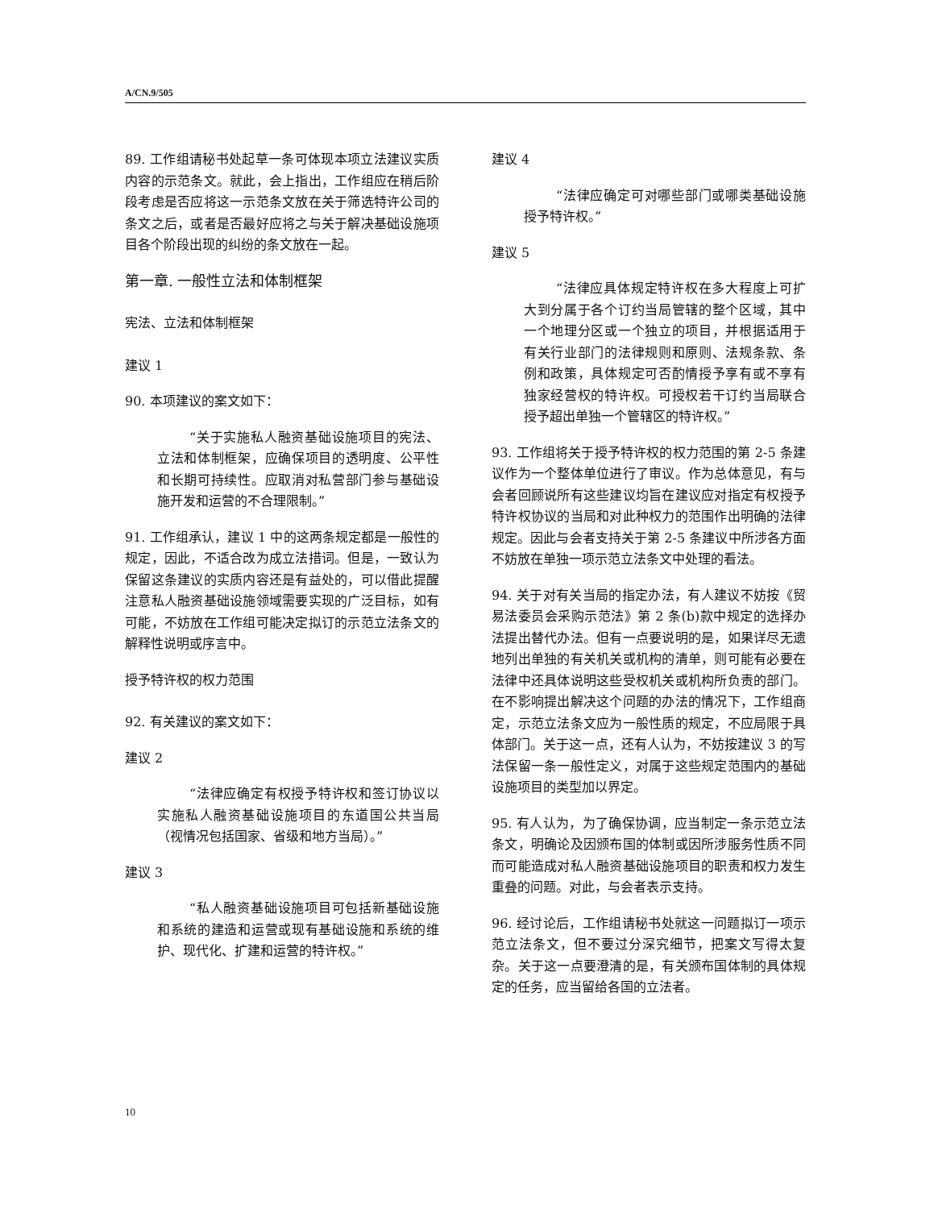A/CN.9/505
89. 工作组请秘书处起草一条可体现本项立法建议实质内容的示范条文。就此，会上指出，工作组应在稍后阶段考虑是否应将这一示范条文放在关于筛选特许公司的条文之后，或者是否最好应将之与关于解决基础设施项目各个阶段出现的纠纷的条文放在一起。
第一章. 一般性立法和体制框架
宪法、立法和体制框架
建议 1
90. 本项建议的案文如下：
“关于实施私人融资基础设施项目的宪法、立法和体制框架，应确保项目的透明度、公平性和长期可持续性。应取消对私营部门参与基础设施开发和运营的不合理限制。”
91. 工作组承认，建议 1 中的这两条规定都是一般性的规定，因此，不适合改为成立法措词。但是，一致认为保留这条建议的实质内容还是有益处的，可以借此提醒注意私人融资基础设施领域需要实现的广泛目标，如有可能，不妨放在工作组可能决定拟订的示范立法条文的解释性说明或序言中。
授予特许权的权力范围
92. 有关建议的案文如下：
建议 2
“法律应确定有权授予特许权和签订协议以实施私人融资基础设施项目的东道国公共当局（视情况包括国家、省级和地方当局）。”
建议 3
“私人融资基础设施项目可包括新基础设施和系统的建造和运营或现有基础设施和系统的维护、现代化、扩建和运营的特许权。”
建议 4
“法律应确定可对哪些部门或哪类基础设施授予特许权。”
建议 5
“法律应具体规定特许权在多大程度上可扩大到分属于各个订约当局管辖的整个区域，其中一个地理分区或一个独立的项目，并根据适用于有关行业部门的法律规则和原则、法规条款、条例和政策，具体规定可否酌情授予享有或不享有独家经营权的特许权。可授权若干订约当局联合授予超出单独一个管辖区的特许权。”
93. 工作组将关于授予特许权的权力范围的第 2-5 条建议作为一个整体单位进行了审议。作为总体意见，有与会者回顾说所有这些建议均旨在建议应对指定有权授予特许权协议的当局和对此种权力的范围作出明确的法律规定。因此与会者支持关于第 2-5 条建议中所涉各方面不妨放在单独一项示范立法条文中处理的看法。
94. 关于对有关当局的指定办法，有人建议不妨按《贸易法委员会采购示范法》第 2 条(b)款中规定的选择办法提出替代办法。但有一点要说明的是，如果详尽无遗地列出单独的有关机关或机构的清单，则可能有必要在法律中还具体说明这些受权机关或机构所负责的部门。在不影响提出解决这个问题的办法的情况下，工作组商定，示范立法条文应为一般性质的规定，不应局限于具体部门。关于这一点，还有人认为，不妨按建议 3 的写法保留一条一般性定义，对属于这些规定范围内的基础设施项目的类型加以界定。
95. 有人认为，为了确保协调，应当制定一条示范立法条文，明确论及因颁布国的体制或因所涉服务性质不同而可能造成对私人融资基础设施项目的职责和权力发生重叠的问题。对此，与会者表示支持。
96. 经讨论后，工作组请秘书处就这一问题拟订一项示范立法条文，但不要过分深究细节，把案文写得太复杂。关于这一点要澄清的是，有关颁布国体制的具体规定的任务，应当留给各国的立法者。
10